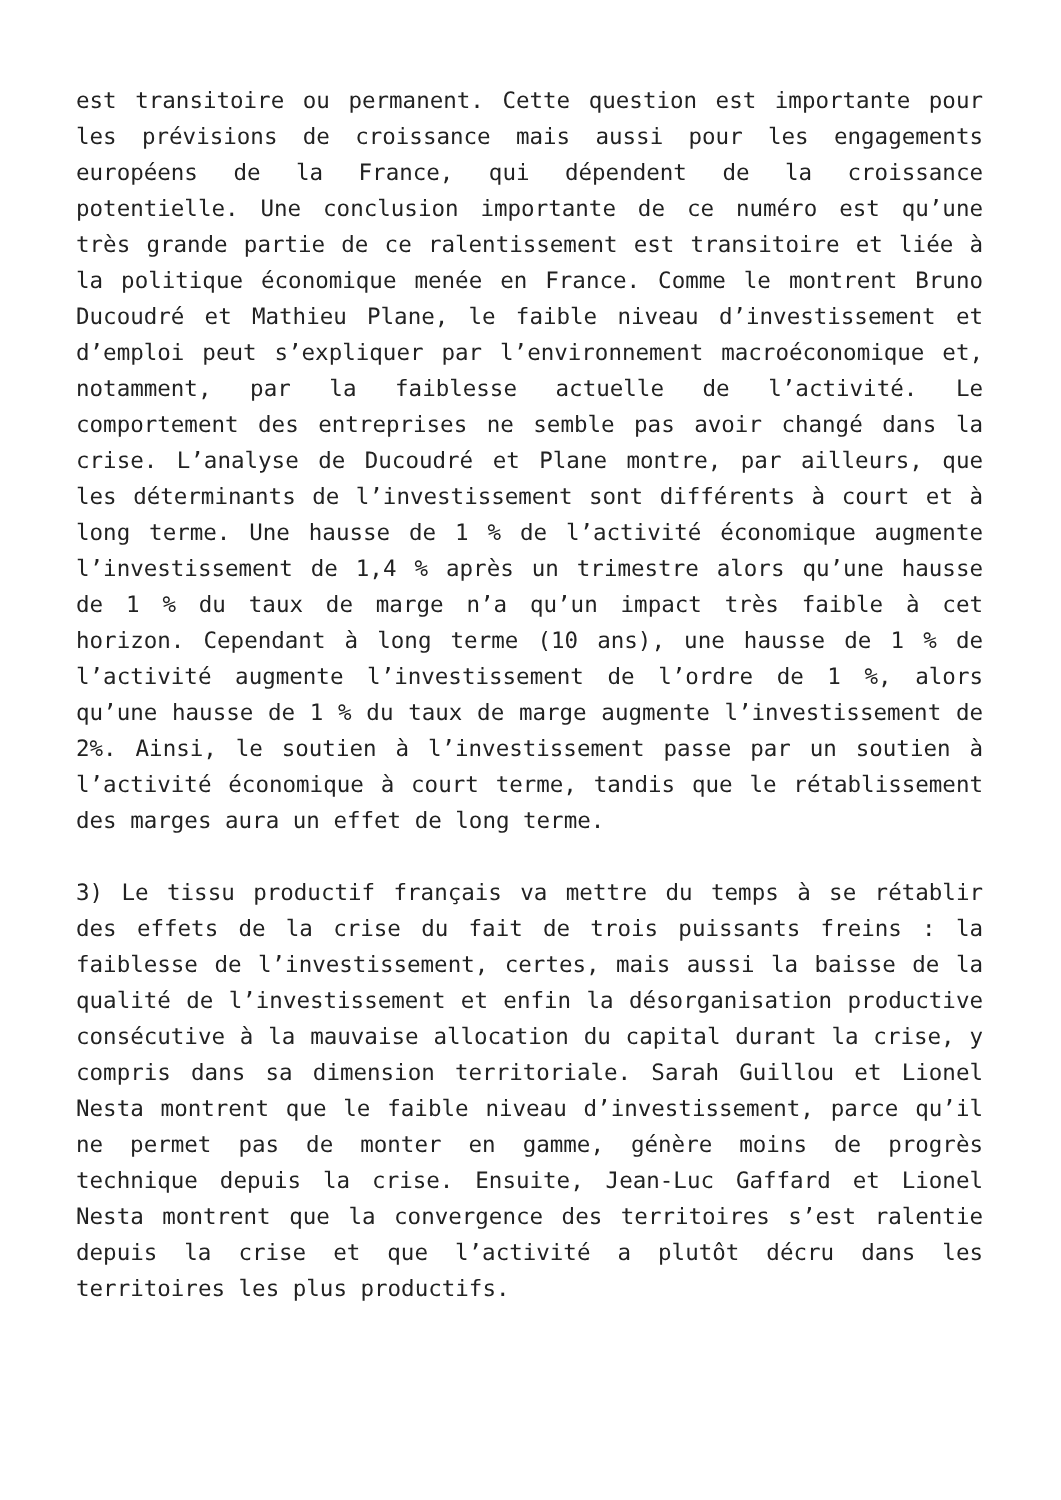est transitoire ou permanent. Cette question est importante pour les prévisions de croissance mais aussi pour les engagements européens de la France, qui dépendent de la croissance potentielle. Une conclusion importante de ce numéro est qu’une très grande partie de ce ralentissement est transitoire et liée à la politique économique menée en France. Comme le montrent Bruno Ducoudré et Mathieu Plane, le faible niveau d’investissement et d’emploi peut s’expliquer par l’environnement macroéconomique et, notamment, par la faiblesse actuelle de l’activité. Le comportement des entreprises ne semble pas avoir changé dans la crise. L’analyse de Ducoudré et Plane montre, par ailleurs, que les déterminants de l’investissement sont différents à court et à long terme. Une hausse de 1 % de l’activité économique augmente l’investissement de 1,4 % après un trimestre alors qu’une hausse de 1 % du taux de marge n’a qu’un impact très faible à cet horizon. Cependant à long terme (10 ans), une hausse de 1 % de l’activité augmente l’investissement de l’ordre de 1 %, alors qu’une hausse de 1 % du taux de marge augmente l’investissement de 2%. Ainsi, le soutien à l’investissement passe par un soutien à l’activité économique à court terme, tandis que le rétablissement des marges aura un effet de long terme.
3) Le tissu productif français va mettre du temps à se rétablir des effets de la crise du fait de trois puissants freins : la faiblesse de l’investissement, certes, mais aussi la baisse de la qualité de l’investissement et enfin la désorganisation productive consécutive à la mauvaise allocation du capital durant la crise, y compris dans sa dimension territoriale. Sarah Guillou et Lionel Nesta montrent que le faible niveau d’investissement, parce qu’il ne permet pas de monter en gamme, génère moins de progrès technique depuis la crise. Ensuite, Jean-Luc Gaffard et Lionel Nesta montrent que la convergence des territoires s’est ralentie depuis la crise et que l’activité a plutôt décru dans les territoires les plus productifs.